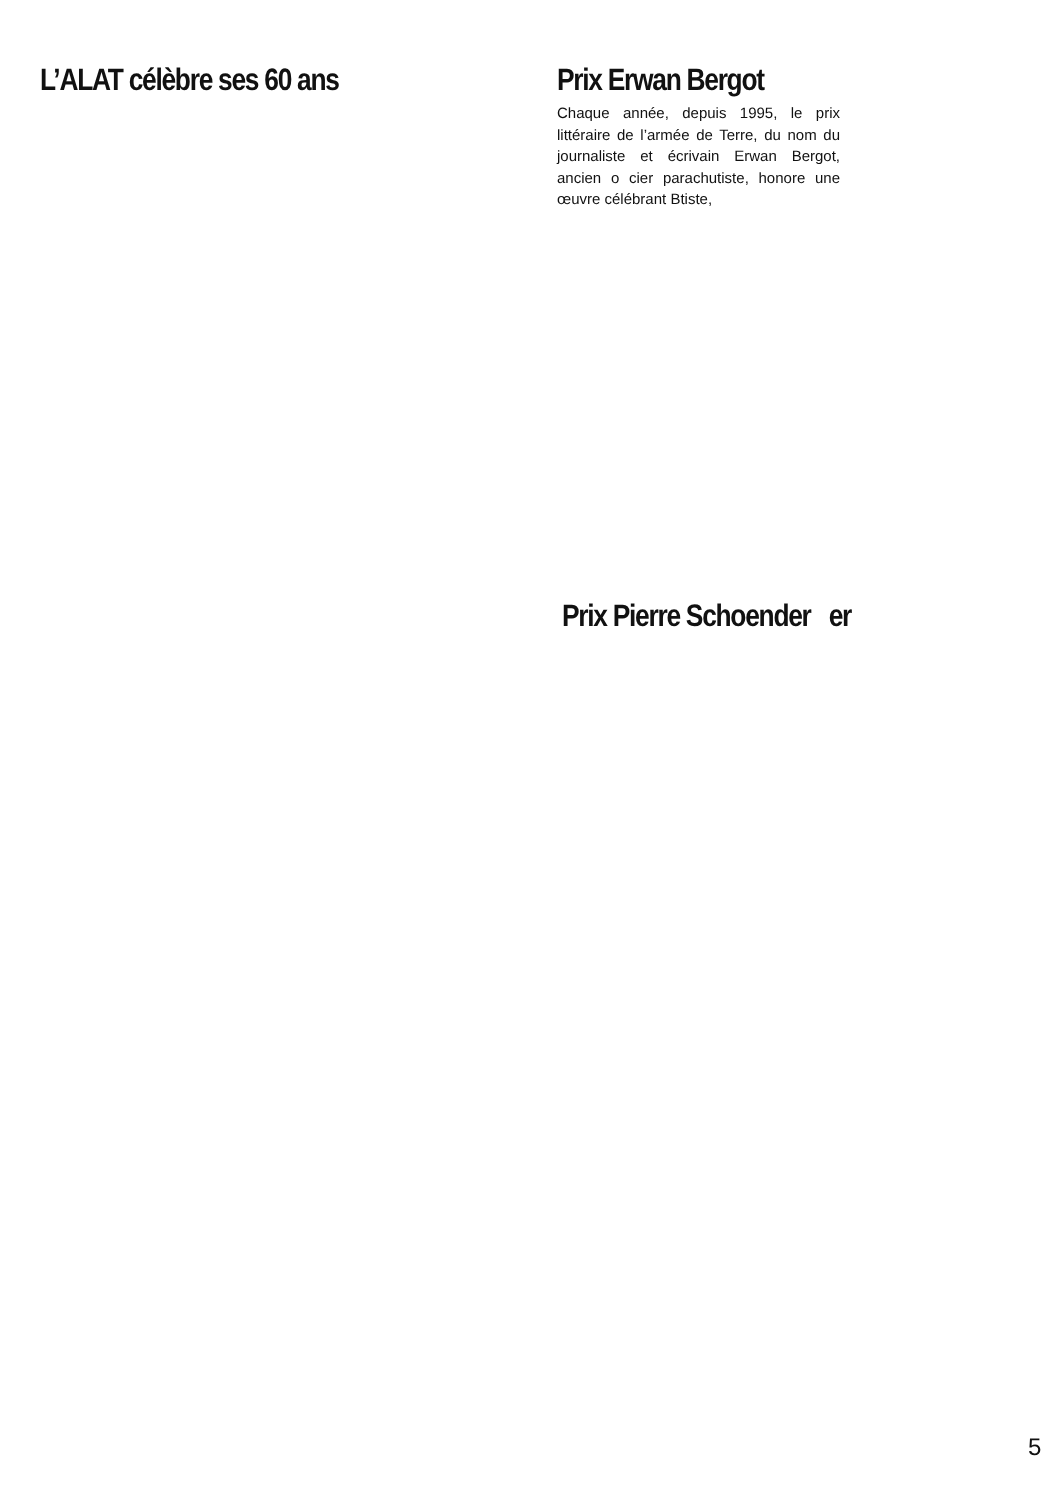L’ALAT célèbre ses 60 ans
Prix Erwan Bergot
Chaque année, depuis 1995, le prix littéraire de l’armée de Terre, du nom du journaliste et écrivain Erwan Bergot, ancien o cier parachutiste, honore une œuvre célébrant Btiste,
Prix Pierre Schoender er
5